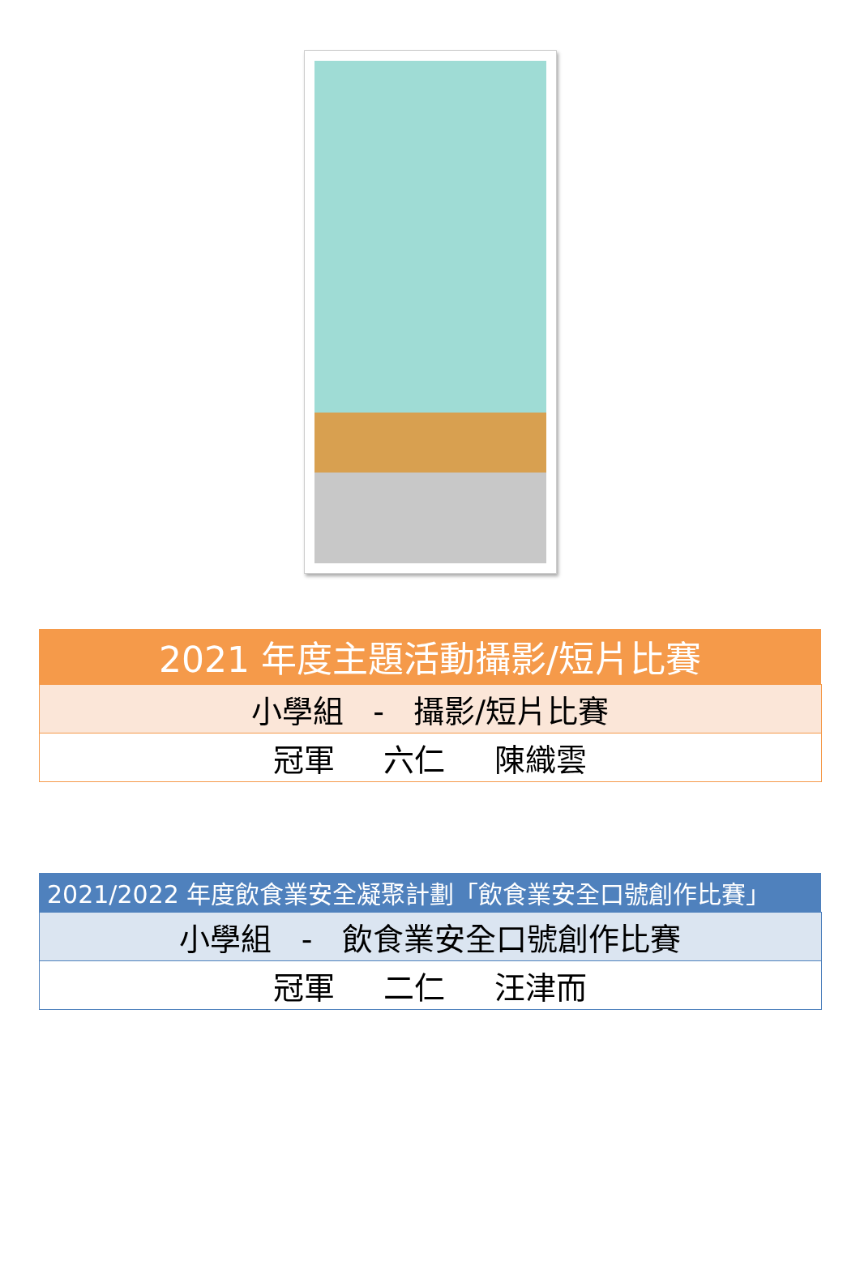| 2021 年度主題活動攝影/短片比賽 |
| 小學組 - 攝影/短片比賽 |
| 冠軍 六仁 陳織雲 |
| 2021/2022 年度飲食業安全凝聚計劃「飲食業安全口號創作比賽」 |
| 小學組 - 飲食業安全口號創作比賽 |
| 冠軍 二仁 汪津而 |